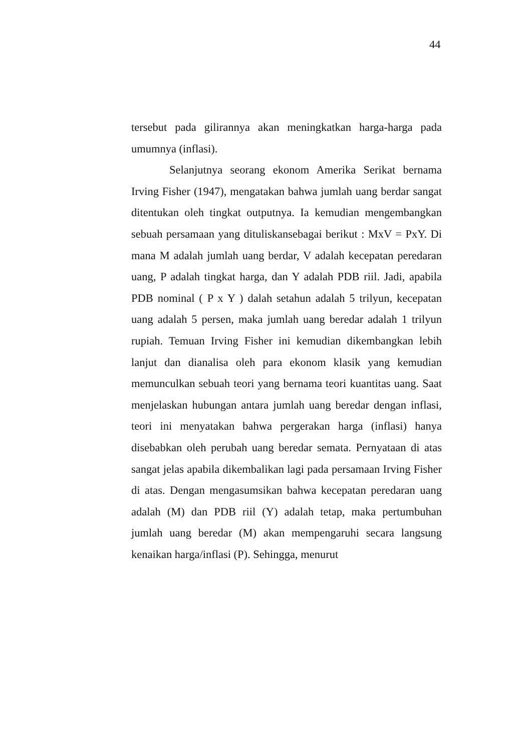44
tersebut pada gilirannya akan meningkatkan harga-harga pada umumnya (inflasi).
Selanjutnya seorang ekonom Amerika Serikat bernama Irving Fisher (1947), mengatakan bahwa jumlah uang berdar sangat ditentukan oleh tingkat outputnya. Ia kemudian mengembangkan sebuah persamaan yang dituliskansebagai berikut : MxV = PxY. Di mana M adalah jumlah uang berdar, V adalah kecepatan peredaran uang, P adalah tingkat harga, dan Y adalah PDB riil. Jadi, apabila PDB nominal ( P x Y ) dalah setahun adalah 5 trilyun, kecepatan uang adalah 5 persen, maka jumlah uang beredar adalah 1 trilyun rupiah. Temuan Irving Fisher ini kemudian dikembangkan lebih lanjut dan dianalisa oleh para ekonom klasik yang kemudian memunculkan sebuah teori yang bernama teori kuantitas uang. Saat menjelaskan hubungan antara jumlah uang beredar dengan inflasi, teori ini menyatakan bahwa pergerakan harga (inflasi) hanya disebabkan oleh perubah uang beredar semata. Pernyataan di atas sangat jelas apabila dikembalikan lagi pada persamaan Irving Fisher di atas. Dengan mengasumsikan bahwa kecepatan peredaran uang adalah (M) dan PDB riil (Y) adalah tetap, maka pertumbuhan jumlah uang beredar (M) akan mempengaruhi secara langsung kenaikan harga/inflasi (P). Sehingga, menurut